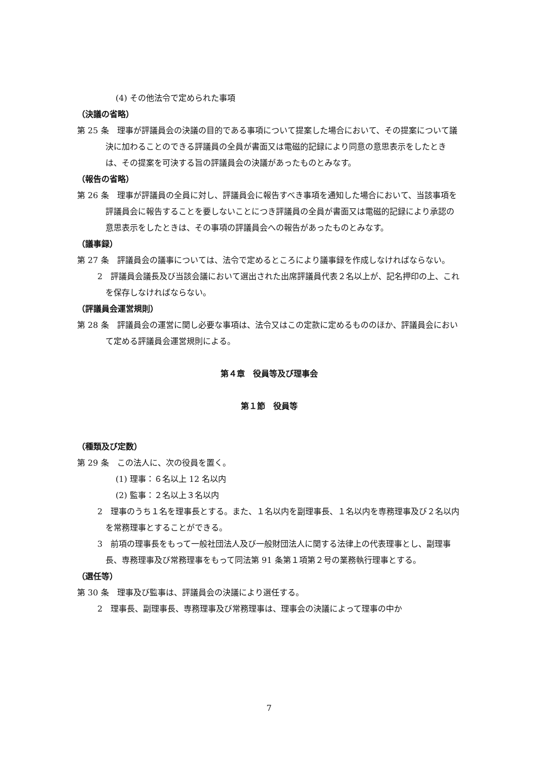(4) その他法令で定められた事項
（決議の省略）
第 25 条　理事が評議員会の決議の目的である事項について提案した場合において、その提案について議決に加わることのできる評議員の全員が書面又は電磁的記録により同意の意思表示をしたときは、その提案を可決する旨の評議員会の決議があったものとみなす。
（報告の省略）
第 26 条　理事が評議員の全員に対し、評議員会に報告すべき事項を通知した場合において、当該事項を評議員会に報告することを要しないことにつき評議員の全員が書面又は電磁的記録により承認の意思表示をしたときは、その事項の評議員会への報告があったものとみなす。
（議事録）
第 27 条　評議員会の議事については、法令で定めるところにより議事録を作成しなければならない。
2　評議員会議長及び当該会議において選出された出席評議員代表２名以上が、記名押印の上、これを保存しなければならない。
（評議員会運営規則）
第 28 条　評議員会の運営に関し必要な事項は、法令又はこの定款に定めるもののほか、評議員会において定める評議員会運営規則による。
第４章　役員等及び理事会
第１節　役員等
（種類及び定数）
第 29 条　この法人に、次の役員を置く。
(1) 理事：６名以上 12 名以内
(2) 監事：２名以上３名以内
2　理事のうち１名を理事長とする。また、１名以内を副理事長、１名以内を専務理事及び２名以内を常務理事とすることができる。
3　前項の理事長をもって一般社団法人及び一般財団法人に関する法律上の代表理事とし、副理事長、専務理事及び常務理事をもって同法第 91 条第１項第２号の業務執行理事とする。
（選任等）
第 30 条　理事及び監事は、評議員会の決議により選任する。
2　理事長、副理事長、専務理事及び常務理事は、理事会の決議によって理事の中か
7